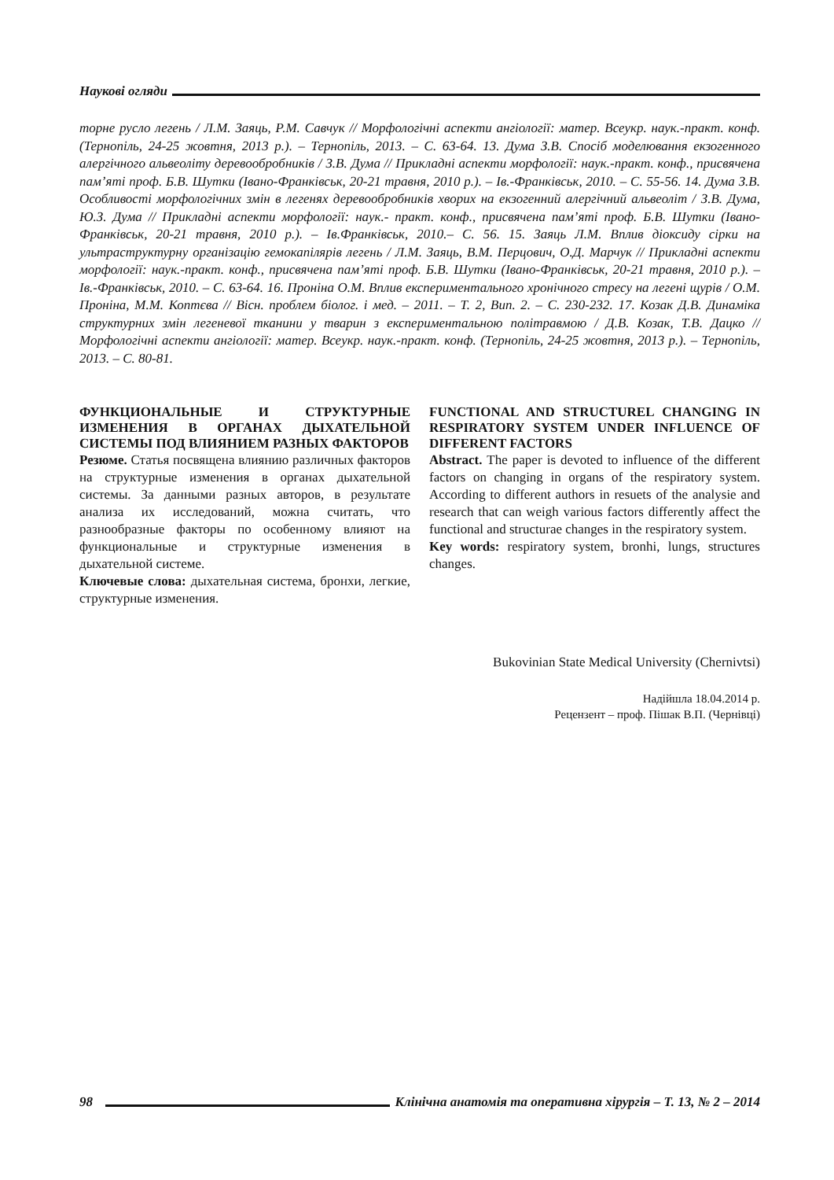Наукові огляди
торне русло легень / Л.М. Заяць, Р.М. Савчук // Морфологічні аспекти ангіології: матер. Всеукр. наук.-практ. конф. (Тернопіль, 24-25 жовтня, 2013 р.). – Тернопіль, 2013. – С. 63-64. 13. Дума З.В. Спосіб моделювання екзогенного алергічного альвеоліту деревообробників / З.В. Дума // Прикладні аспекти морфології: наук.-практ. конф., присвячена пам’яті проф. Б.В. Шутки (Івано-Франківськ, 20-21 травня, 2010 р.). – Ів.-Франківськ, 2010. – С. 55-56. 14. Дума З.В. Особливості морфологічних змін в легенях деревообробників хворих на екзогенний алергічний альвеоліт / З.В. Дума, Ю.З. Дума // Прикладні аспекти морфології: наук.- практ. конф., присвячена пам’яті проф. Б.В. Шутки (Івано-Франківськ, 20-21 травня, 2010 р.). – Ів.Франківськ, 2010.– С. 56. 15. Заяць Л.М. Вплив діоксиду сірки на ультраструктурну організацію гемокапілярів легень / Л.М. Заяць, В.М. Перцович, О.Д. Марчук // Прикладні аспекти морфології: наук.-практ. конф., присвячена пам’яті проф. Б.В. Шутки (Івано-Франківськ, 20-21 травня, 2010 р.). – Ів.-Франківськ, 2010. – С. 63-64. 16. Проніна О.М. Вплив експериментального хронічного стресу на легені щурів / О.М. Проніна, М.М. Коптєва // Вісн. проблем біолог. і мед. – 2011. – Т. 2, Вип. 2. – С. 230-232. 17. Козак Д.В. Динаміка структурних змін легеневої тканини у тварин з експериментальною політравмою / Д.В. Козак, Т.В. Дацко // Морфологічні аспекти ангіології: матер. Всеукр. наук.-практ. конф. (Тернопіль, 24-25 жовтня, 2013 р.). – Тернопіль, 2013. – С. 80-81.
ФУНКЦИОНАЛЬНЫЕ И СТРУКТУРНЫЕ ИЗМЕНЕНИЯ В ОРГАНАХ ДЫХАТЕЛЬНОЙ СИСТЕМЫ ПОД ВЛИЯНИЕМ РАЗНЫХ ФАКТОРОВ
Резюме. Статья посвящена влиянию различных факторов на структурные изменения в органах дыхательной системы. За данными разных авторов, в результате анализа их исследований, можна считать, что разнообразные факторы по особенному влияют на функциональные и структурные изменения в дыхательной системе.
Ключевые слова: дыхательная система, бронхи, легкие, структурные изменения.
FUNCTIONAL AND STRUCTUREL CHANGING IN RESPIRATORY SYSTEM UNDER INFLUENCE OF DIFFERENT FACTORS
Abstract. The paper is devoted to influence of the different factors on changing in organs of the respiratory system. According to different authors in resuets of the analysie and research that can weigh various factors differently affect the functional and structurae changes in the respiratory system.
Key words: respiratory system, bronhi, lungs, structures changes.
Bukovinian State Medical University (Chernivtsi)
Надійшла 18.04.2014 р.
Рецензент – проф. Пішак В.П. (Чернівці)
98
Клінічна анатомія та оперативна хірургія – Т. 13, № 2 – 2014